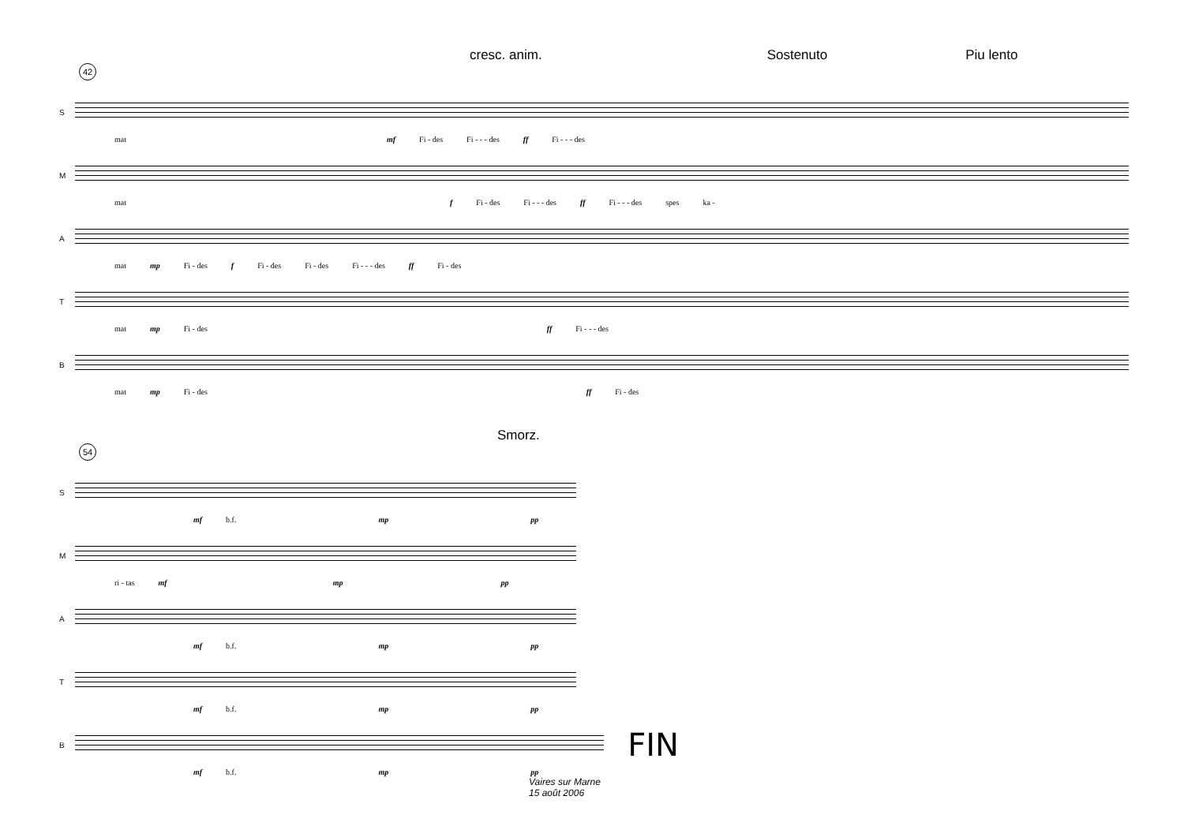cresc. anim. Sostenuto Piu lento
42
S
mat mf Fi - des Fi - - - des ff Fi - - - des
M
mat f Fi - des Fi - - - des ff Fi - - - des spes ka -
A
mat mp Fi - des f Fi - des Fi - des Fi - - - des ff Fi - des
T
mat mp Fi - des ff Fi - - - des
B
mat mp Fi - des ff Fi - des
Smorz.
54
S
mf b.f. mp pp
M
ri - tas mf mp pp
A
mf b.f. mp pp
T
mf b.f. mp pp
B
FIN
mf b.f. mp pp
Vaires sur Marne
15 août 2006